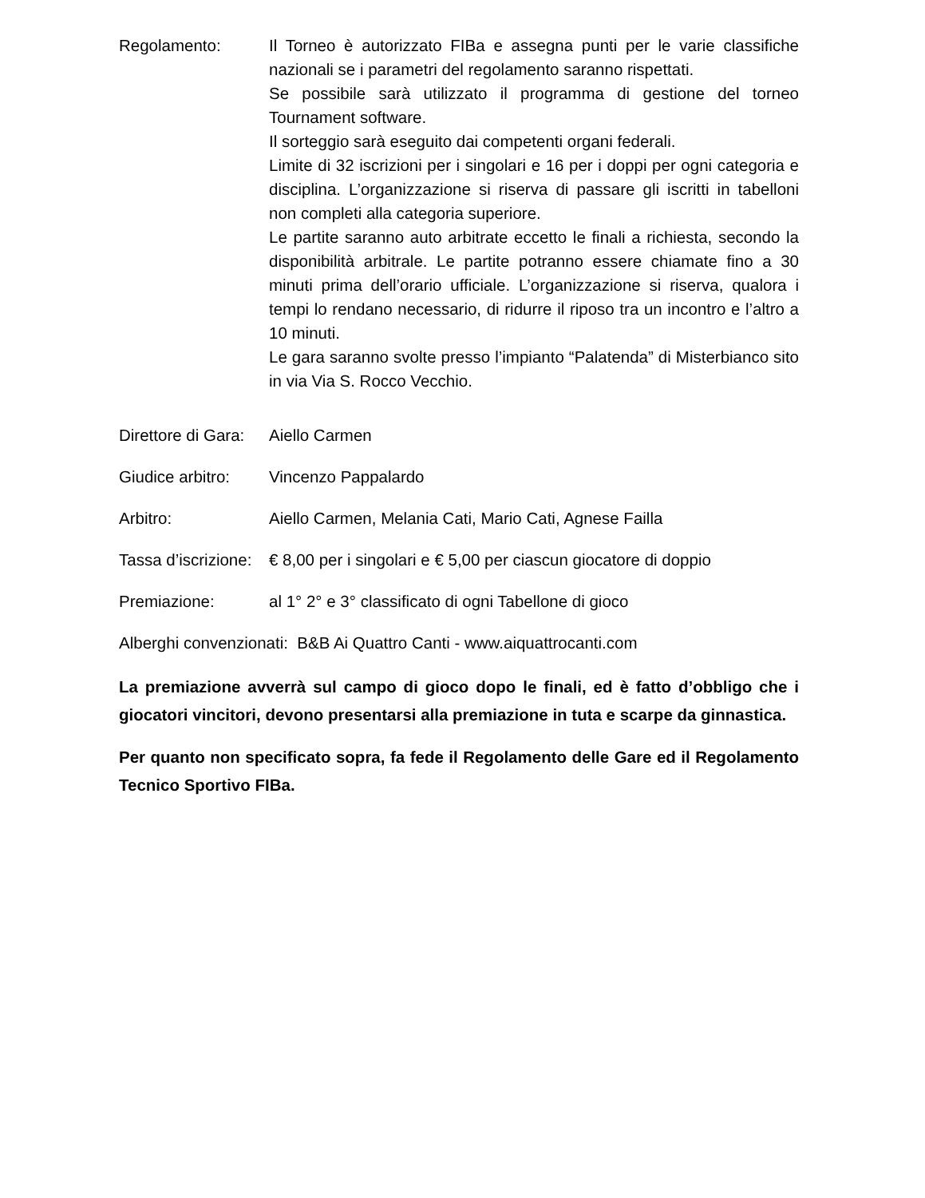Regolamento: Il Torneo è autorizzato FIBa e assegna punti per le varie classifiche nazionali se i parametri del regolamento saranno rispettati.
Se possibile sarà utilizzato il programma di gestione del torneo Tournament software.
Il sorteggio sarà eseguito dai competenti organi federali.
Limite di 32 iscrizioni per i singolari e 16 per i doppi per ogni categoria e disciplina. L’organizzazione si riserva di passare gli iscritti in tabelloni non completi alla categoria superiore.
Le partite saranno auto arbitrate eccetto le finali a richiesta, secondo la disponibilità arbitrale. Le partite potranno essere chiamate fino a 30 minuti prima dell’orario ufficiale. L’organizzazione si riserva, qualora i tempi lo rendano necessario, di ridurre il riposo tra un incontro e l’altro a 10 minuti.
Le gara saranno svolte presso l’impianto “Palatenda” di Misterbianco sito in via Via S. Rocco Vecchio.
Direttore di Gara:
Aiello Carmen
Giudice arbitro:
Vincenzo Pappalardo
Arbitro: Aiello Carmen, Melania Cati, Mario Cati, Agnese Failla
Tassa d’iscrizione:
€ 8,00 per i singolari e € 5,00 per ciascun giocatore di doppio
Premiazione: al 1° 2° e 3° classificato di ogni Tabellone di gioco
Alberghi convenzionati: B&B Ai Quattro Canti - www.aiquattrocanti.com
La premiazione avverrà sul campo di gioco dopo le finali, ed è fatto d’obbligo che i giocatori vincitori, devono presentarsi alla premiazione in tuta e scarpe da ginnastica.
Per quanto non specificato sopra, fa fede il Regolamento delle Gare ed il Regolamento Tecnico Sportivo FIBa.